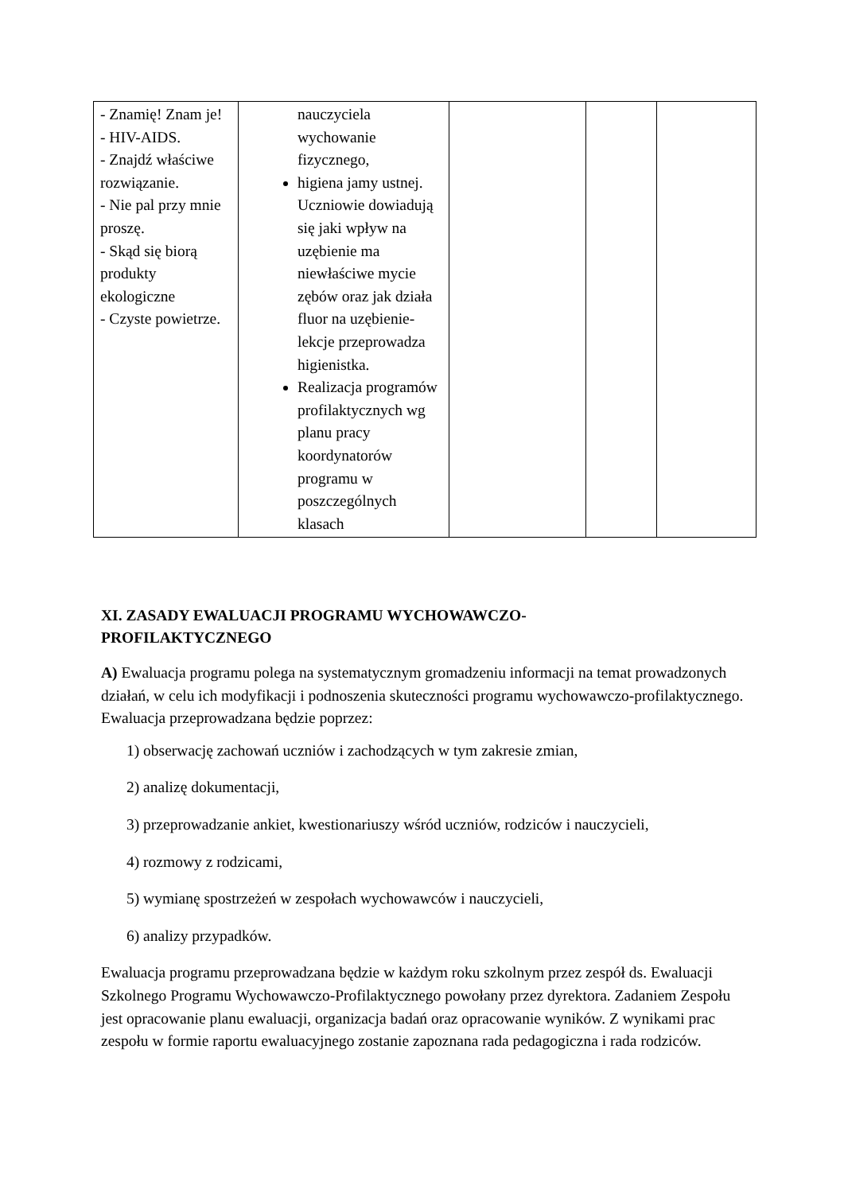| - Znamię! Znam je! - HIV-AIDS. - Znajdź właściwe rozwiązanie. - Nie pal przy mnie proszę. - Skąd się biorą produkty ekologiczne - Czyste powietrze. | nauczyciela wychowanie fizycznego, higiena jamy ustnej. Uczniowie dowiadują się jaki wpływ na uzębienie ma niewłaściwe mycie zębów oraz jak działa fluor na uzębienie- lekcje przeprowadza higienistka. Realizacja programów profilaktycznych wg planu pracy koordynatorów programu w poszczególnych klasach | | | |
XI. ZASADY EWALUACJI PROGRAMU WYCHOWAWCZO-
PROFILAKTYCZNEGO
A) Ewaluacja programu polega na systematycznym gromadzeniu informacji na temat prowadzonych działań, w celu ich modyfikacji i podnoszenia skuteczności programu wychowawczo-profilaktycznego. Ewaluacja przeprowadzana będzie poprzez:
1) obserwację zachowań uczniów i zachodzących w tym zakresie zmian,
2) analizę dokumentacji,
3) przeprowadzanie ankiet, kwestionariuszy wśród uczniów, rodziców i nauczycieli,
4) rozmowy z rodzicami,
5) wymianę spostrzeżeń w zespołach wychowawców i nauczycieli,
6) analizy przypadków.
Ewaluacja programu przeprowadzana będzie w każdym roku szkolnym przez zespół ds. Ewaluacji Szkolnego Programu Wychowawczo-Profilaktycznego powołany przez dyrektora. Zadaniem Zespołu jest opracowanie planu ewaluacji, organizacja badań oraz opracowanie wyników. Z wynikami prac zespołu w formie raportu ewaluacyjnego zostanie zapoznana rada pedagogiczna i rada rodziców.